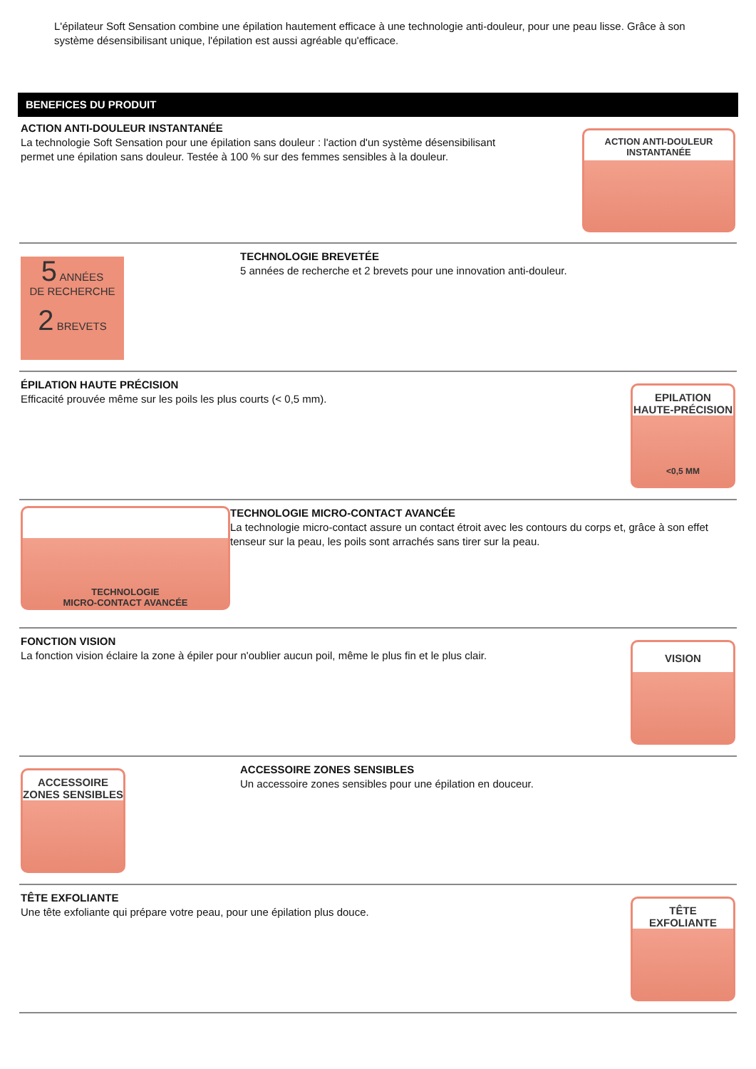L'épilateur Soft Sensation combine une épilation hautement efficace à une technologie anti-douleur, pour une peau lisse. Grâce à son système désensibilisant unique, l'épilation est aussi agréable qu'efficace.
BENEFICES DU PRODUIT
ACTION ANTI-DOULEUR INSTANTANÉE
La technologie Soft Sensation pour une épilation sans douleur : l'action d'un système désensibilisant permet une épilation sans douleur. Testée à 100 % sur des femmes sensibles à la douleur.
ACTION ANTI-DOULEUR
INSTANTANÉE
5 ANNÉES
DE RECHERCHE
2 BREVETS
TECHNOLOGIE BREVETÉE
5 années de recherche et 2 brevets pour une innovation anti-douleur.
ÉPILATION HAUTE PRÉCISION
Efficacité prouvée même sur les poils les plus courts (< 0,5 mm).
EPILATION
HAUTE-PRÉCISION
<0,5 MM
TECHNOLOGIE
MICRO-CONTACT AVANCÉE
TECHNOLOGIE MICRO-CONTACT AVANCÉE
La technologie micro-contact assure un contact étroit avec les contours du corps et, grâce à son effet tenseur sur la peau, les poils sont arrachés sans tirer sur la peau.
FONCTION VISION
La fonction vision éclaire la zone à épiler pour n'oublier aucun poil, même le plus fin et le plus clair.
VISION
ACCESSOIRE
ZONES SENSIBLES
ACCESSOIRE ZONES SENSIBLES
Un accessoire zones sensibles pour une épilation en douceur.
TÊTE EXFOLIANTE
Une tête exfoliante qui prépare votre peau, pour une épilation plus douce.
TÊTE
EXFOLIANTE